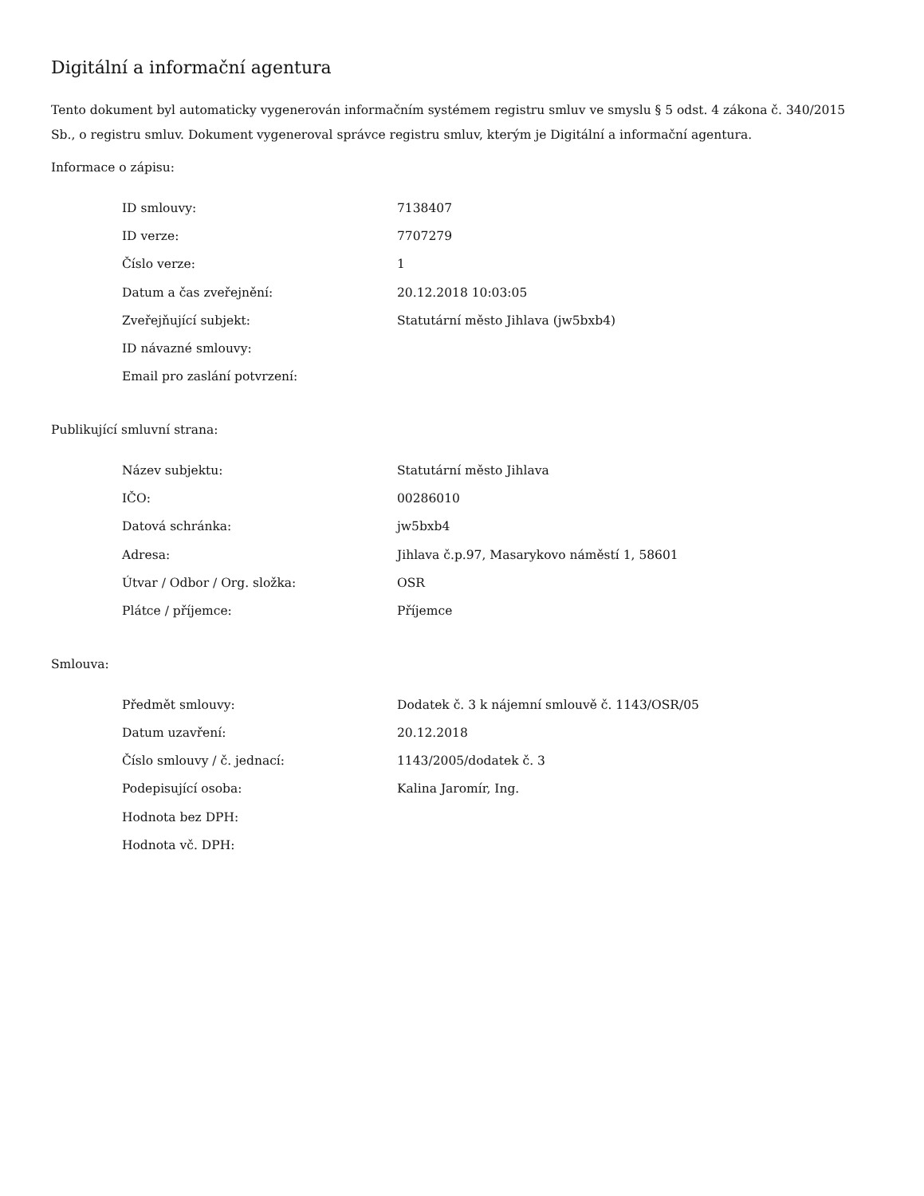Digitální a informační agentura
Tento dokument byl automaticky vygenerován informačním systémem registru smluv ve smyslu § 5 odst. 4 zákona č. 340/2015 Sb., o registru smluv. Dokument vygeneroval správce registru smluv, kterým je Digitální a informační agentura.
Informace o zápisu:
| ID smlouvy: | 7138407 |
| ID verze: | 7707279 |
| Číslo verze: | 1 |
| Datum a čas zveřejnění: | 20.12.2018 10:03:05 |
| Zveřejňující subjekt: | Statutární město Jihlava (jw5bxb4) |
| ID návazné smlouvy: | |
| Email pro zaslání potvrzení: | |
Publikující smluvní strana:
| Název subjektu: | Statutární město Jihlava |
| IČO: | 00286010 |
| Datová schránka: | jw5bxb4 |
| Adresa: | Jihlava č.p.97, Masarykovo náměstí 1, 58601 |
| Útvar / Odbor / Org. složka: | OSR |
| Plátce / příjemce: | Příjemce |
Smlouva:
| Předmět smlouvy: | Dodatek č. 3 k nájemní smlouvě č. 1143/OSR/05 |
| Datum uzavření: | 20.12.2018 |
| Číslo smlouvy / č. jednací: | 1143/2005/dodatek č. 3 |
| Podepisující osoba: | Kalina Jaromír, Ing. |
| Hodnota bez DPH: | |
| Hodnota vč. DPH: | |